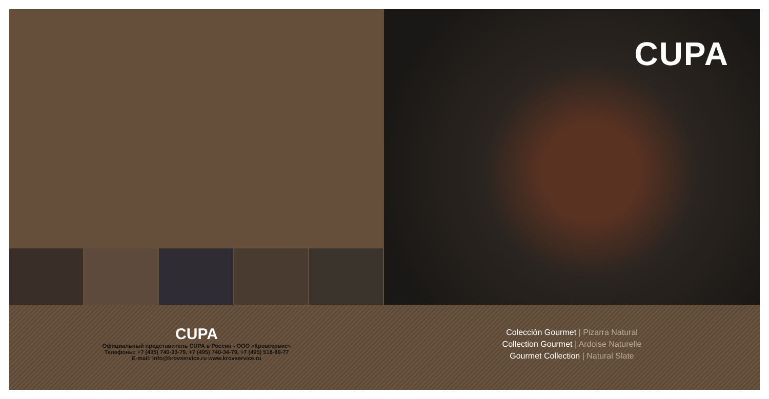CUPA
CUPA
Официальный представитель CUPA в России - ООО «Кровсервис»
Телефоны: +7 (495) 740-33-79, +7 (495) 740-34-79, +7 (495) 518-89-77
E-mail: info@krovservice.ru www.krovservice.ru
Colección Gourmet | Pizarra Natural
Collection Gourmet | Ardoise Naturelle
Gourmet Collection | Natural Slate